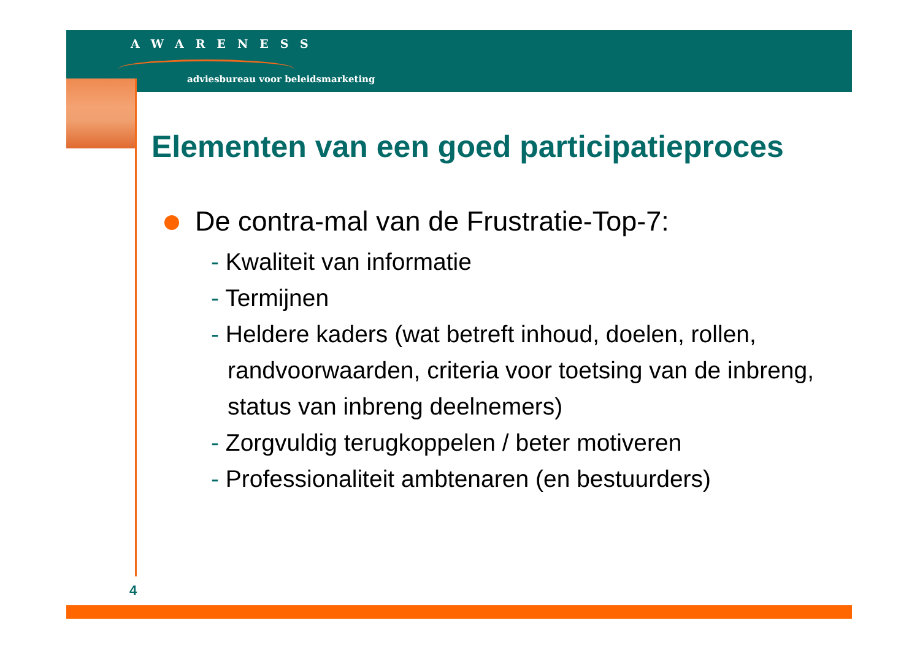AWARENESS
adviesbureau voor beleidsmarketing
Elementen van een goed participatieproces
De contra-mal van de Frustratie-Top-7:
- Kwaliteit van informatie
- Termijnen
- Heldere kaders (wat betreft inhoud, doelen, rollen, randvoorwaarden, criteria voor toetsing van de inbreng, status van inbreng deelnemers)
- Zorgvuldig terugkoppelen / beter motiveren
- Professionaliteit ambtenaren (en bestuurders)
4